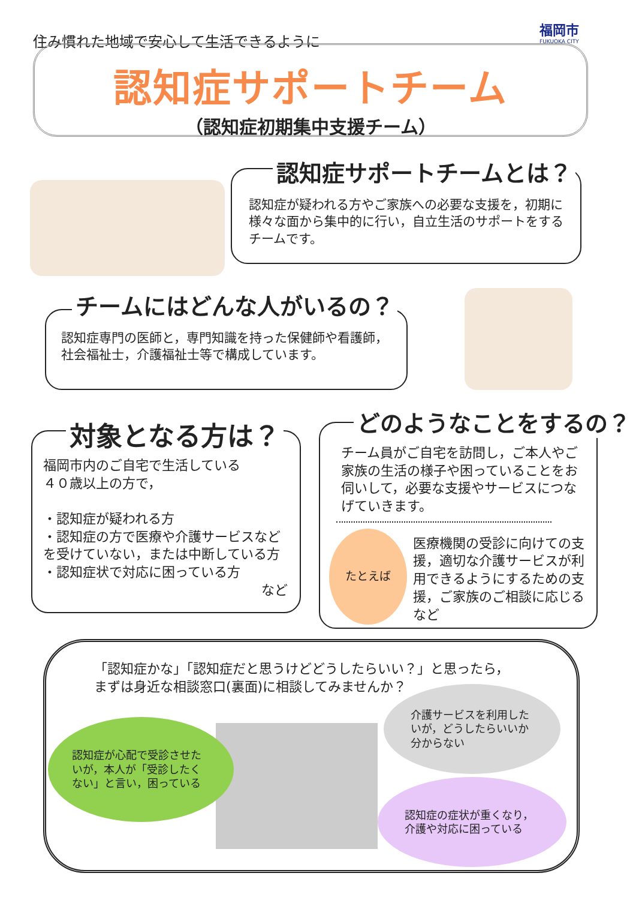福岡市
FUKUOKA CITY
住み慣れた地域で安心して生活できるように
認知症サポートチーム
（認知症初期集中支援チーム）
認知症が疑われる方やご家族への必要な支援を，初期に様々な面から集中的に行い，自立生活のサポートをするチームです。
認知症サポートチームとは？
認知症専門の医師と，専門知識を持った保健師や看護師，社会福祉士，介護福祉士等で構成しています。
チームにはどんな人がいるの？
福岡市内のご自宅で生活している
４０歳以上の方で，
・認知症が疑われる方
・認知症の方で医療や介護サービスなどを受けていない，または中断している方
・認知症状で対応に困っている方
など
対象となる方は？
チーム員がご自宅を訪問し，ご本人やご家族の生活の様子や困っていることをお伺いして，必要な支援やサービスにつなげていきます。
たとえば
医療機関の受診に向けての支援，適切な介護サービスが利用できるようにするための支援，ご家族のご相談に応じるなど
どのようなことをするの？
「認知症かな」「認知症だと思うけどどうしたらいい？」と思ったら，
まずは身近な相談窓口(裏面)に相談してみませんか？
認知症が心配で受診させたいが，本人が「受診したくない」と言い，困っている
介護サービスを利用したいが，どうしたらいいか分からない
認知症の症状が重くなり，介護や対応に困っている